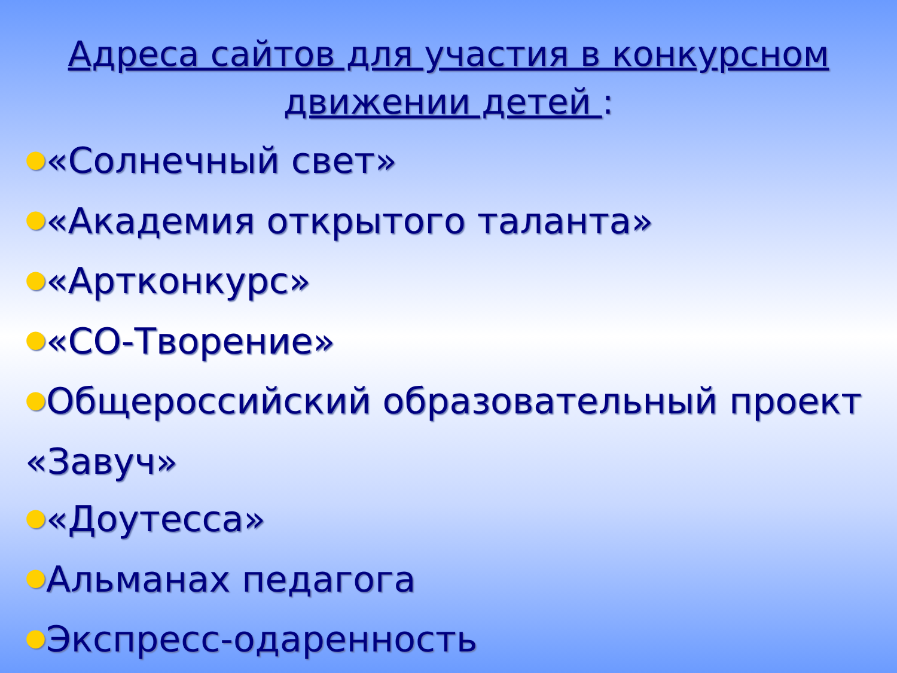Адреса сайтов для участия в конкурсном движении детей :
●«Солнечный свет»
●«Академия открытого таланта»
●«Артконкурс»
●«СО-Творение»
●Общероссийский образовательный проект «Завуч»
●«Доутесса»
●Альманах педагога
●Экспресс-одаренность